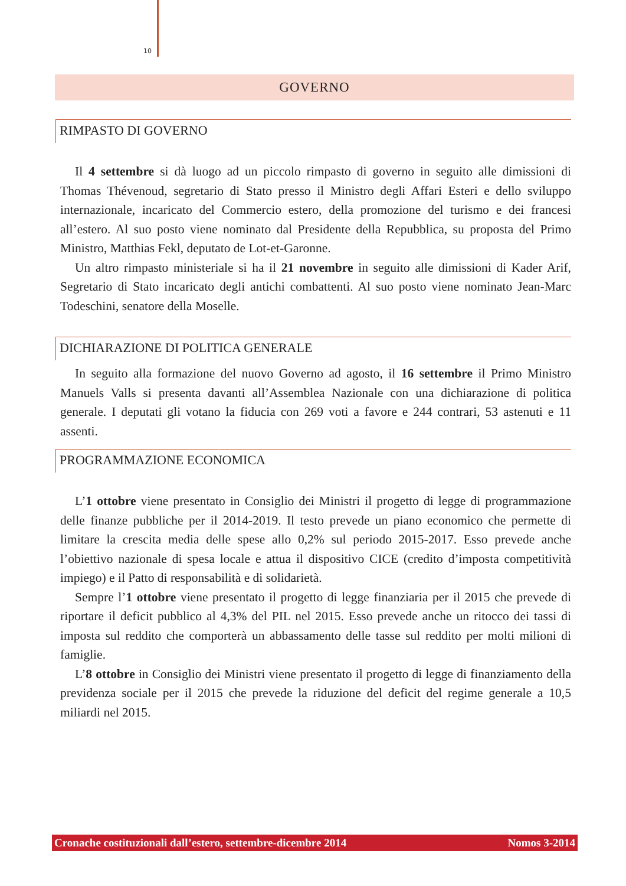10
GOVERNO
RIMPASTO DI GOVERNO
Il 4 settembre si dà luogo ad un piccolo rimpasto di governo in seguito alle dimissioni di Thomas Thévenoud, segretario di Stato presso il Ministro degli Affari Esteri e dello sviluppo internazionale, incaricato del Commercio estero, della promozione del turismo e dei francesi all’estero. Al suo posto viene nominato dal Presidente della Repubblica, su proposta del Primo Ministro, Matthias Fekl, deputato de Lot-et-Garonne.
Un altro rimpasto ministeriale si ha il 21 novembre in seguito alle dimissioni di Kader Arif, Segretario di Stato incaricato degli antichi combattenti. Al suo posto viene nominato Jean-Marc Todeschini, senatore della Moselle.
DICHIARAZIONE DI POLITICA GENERALE
In seguito alla formazione del nuovo Governo ad agosto, il 16 settembre il Primo Ministro Manuels Valls si presenta davanti all’Assemblea Nazionale con una dichiarazione di politica generale. I deputati gli votano la fiducia con 269 voti a favore e 244 contrari, 53 astenuti e 11 assenti.
PROGRAMMAZIONE ECONOMICA
L’1 ottobre viene presentato in Consiglio dei Ministri il progetto di legge di programmazione delle finanze pubbliche per il 2014-2019. Il testo prevede un piano economico che permette di limitare la crescita media delle spese allo 0,2% sul periodo 2015-2017. Esso prevede anche l’obiettivo nazionale di spesa locale e attua il dispositivo CICE (credito d’imposta competitività impiego) e il Patto di responsabilità e di solidarietà.
Sempre l’1 ottobre viene presentato il progetto di legge finanziaria per il 2015 che prevede di riportare il deficit pubblico al 4,3% del PIL nel 2015. Esso prevede anche un ritocco dei tassi di imposta sul reddito che comporterà un abbassamento delle tasse sul reddito per molti milioni di famiglie.
L’8 ottobre in Consiglio dei Ministri viene presentato il progetto di legge di finanziamento della previdenza sociale per il 2015 che prevede la riduzione del deficit del regime generale a 10,5 miliardi nel 2015.
Cronache costituzionali dall’estero, settembre-dicembre 2014 Nomos 3-2014